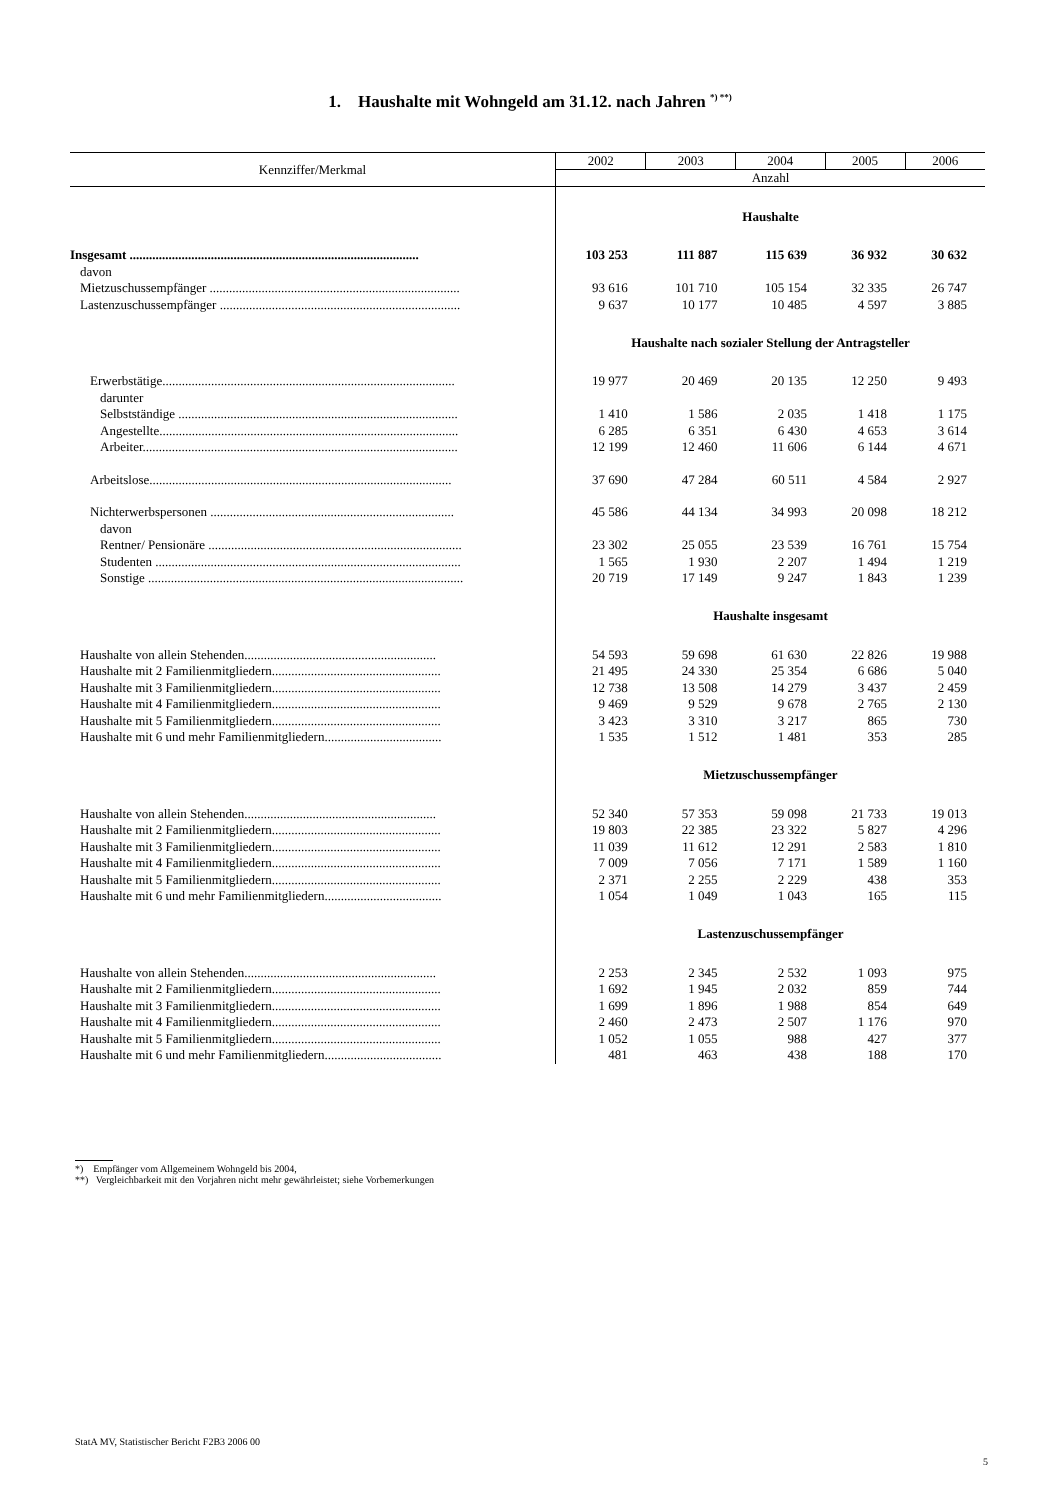1. Haushalte mit Wohngeld am 31.12. nach Jahren <sup>*) **)</sup>
| Kennziffer/Merkmal | 2002 | 2003 | 2004 | 2005 | 2006 |
| --- | --- | --- | --- | --- | --- |
| | Anzahl | | | | |
| | Haushalte | | | | |
| Insgesamt ......................................................................................... | 103 253 | 111 887 | 115 639 | 36 932 | 30 632 |
| davon | | | | | |
| Mietzuschussempfänger ............................................................................. | 93 616 | 101 710 | 105 154 | 32 335 | 26 747 |
| Lastenzuschussempfänger .......................................................................... | 9 637 | 10 177 | 10 485 | 4 597 | 3 885 |
| | Haushalte nach sozialer Stellung der Antragsteller | | | | |
| Erwerbstätige.......................................................................................... | 19 977 | 20 469 | 20 135 | 12 250 | 9 493 |
| darunter | | | | | |
| Selbstständige ...................................................................................... | 1 410 | 1 586 | 2 035 | 1 418 | 1 175 |
| Angestellte............................................................................................ | 6 285 | 6 351 | 6 430 | 4 653 | 3 614 |
| Arbeiter................................................................................................. | 12 199 | 12 460 | 11 606 | 6 144 | 4 671 |
| Arbeitslose............................................................................................. | 37 690 | 47 284 | 60 511 | 4 584 | 2 927 |
| Nichterwerbspersonen ........................................................................... | 45 586 | 44 134 | 34 993 | 20 098 | 18 212 |
| davon | | | | | |
| Rentner/ Pensionäre .............................................................................. | 23 302 | 25 055 | 23 539 | 16 761 | 15 754 |
| Studenten .............................................................................................. | 1 565 | 1 930 | 2 207 | 1 494 | 1 219 |
| Sonstige ................................................................................................. | 20 719 | 17 149 | 9 247 | 1 843 | 1 239 |
| | Haushalte insgesamt | | | | |
| Haushalte von allein Stehenden........................................................... | 54 593 | 59 698 | 61 630 | 22 826 | 19 988 |
| Haushalte mit 2 Familienmitgliedern.................................................... | 21 495 | 24 330 | 25 354 | 6 686 | 5 040 |
| Haushalte mit 3 Familienmitgliedern.................................................... | 12 738 | 13 508 | 14 279 | 3 437 | 2 459 |
| Haushalte mit 4 Familienmitgliedern.................................................... | 9 469 | 9 529 | 9 678 | 2 765 | 2 130 |
| Haushalte mit 5 Familienmitgliedern.................................................... | 3 423 | 3 310 | 3 217 | 865 | 730 |
| Haushalte mit 6 und mehr Familienmitgliedern.................................... | 1 535 | 1 512 | 1 481 | 353 | 285 |
| | Mietzuschussempfänger | | | | |
| Haushalte von allein Stehenden........................................................... | 52 340 | 57 353 | 59 098 | 21 733 | 19 013 |
| Haushalte mit 2 Familienmitgliedern.................................................... | 19 803 | 22 385 | 23 322 | 5 827 | 4 296 |
| Haushalte mit 3 Familienmitgliedern.................................................... | 11 039 | 11 612 | 12 291 | 2 583 | 1 810 |
| Haushalte mit 4 Familienmitgliedern.................................................... | 7 009 | 7 056 | 7 171 | 1 589 | 1 160 |
| Haushalte mit 5 Familienmitgliedern.................................................... | 2 371 | 2 255 | 2 229 | 438 | 353 |
| Haushalte mit 6 und mehr Familienmitgliedern.................................... | 1 054 | 1 049 | 1 043 | 165 | 115 |
| | Lastenzuschussempfänger | | | | |
| Haushalte von allein Stehenden........................................................... | 2 253 | 2 345 | 2 532 | 1 093 | 975 |
| Haushalte mit 2 Familienmitgliedern.................................................... | 1 692 | 1 945 | 2 032 | 859 | 744 |
| Haushalte mit 3 Familienmitgliedern.................................................... | 1 699 | 1 896 | 1 988 | 854 | 649 |
| Haushalte mit 4 Familienmitgliedern.................................................... | 2 460 | 2 473 | 2 507 | 1 176 | 970 |
| Haushalte mit 5 Familienmitgliedern.................................................... | 1 052 | 1 055 | 988 | 427 | 377 |
| Haushalte mit 6 und mehr Familienmitgliedern.................................... | 481 | 463 | 438 | 188 | 170 |
*) Empfänger vom Allgemeinem Wohngeld bis 2004,
**) Vergleichbarkeit mit den Vorjahren nicht mehr gewährleistet; siehe Vorbemerkungen
StatA MV, Statistischer Bericht F2B3 2006 00
5